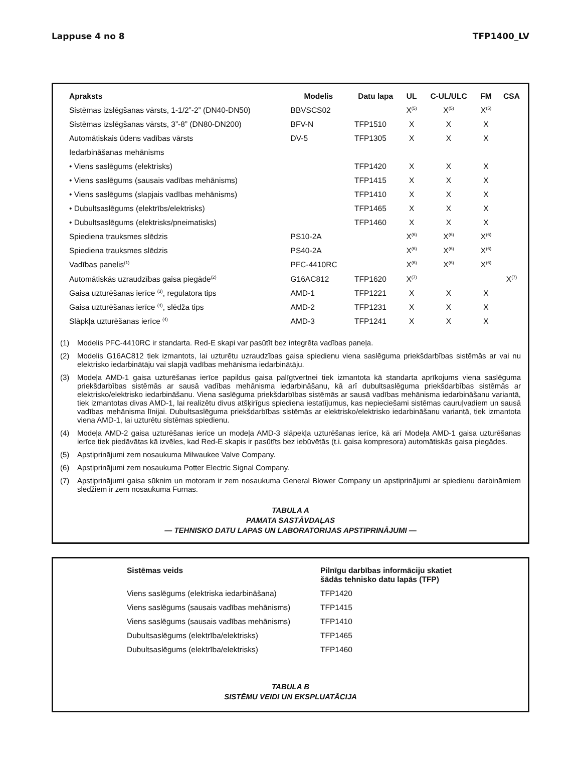Lappuse 4 no 8 TFP1400_LV
| Apraksts | Modelis | Datu lapa | UL | C-UL/ULC | FM | CSA |
| --- | --- | --- | --- | --- | --- | --- |
| Sistēmas izslēgšanas vārsts, 1-1/2”-2” (DN40-DN50) | BBVSCS02 | | X<sup>(5)</sup> | X<sup>(5)</sup> | X<sup>(5)</sup> | |
| Sistēmas izslēgšanas vārsts, 3”-8” (DN80-DN200) | BFV-N | TFP1510 | X | X | X | |
| Automātiskais ūdens vadības vārsts | DV-5 | TFP1305 | X | X | X | |
| Iedarbināšanas mehānisms | | | | | | |
| • Viens saslēgums (elektrisks) | | TFP1420 | X | X | X | |
| • Viens saslēgums (sausais vadības mehānisms) | | TFP1415 | X | X | X | |
| • Viens saslēgums (slapjais vadības mehānisms) | | TFP1410 | X | X | X | |
| • Dubultsaslēgums (elektrībs/elektrisks) | | TFP1465 | X | X | X | |
| • Dubultsaslēgums (elektrisks/pneimatisks) | | TFP1460 | X | X | X | |
| Spiediena trauksmes slēdzis | PS10-2A | | X<sup>(6)</sup> | X<sup>(6)</sup> | X<sup>(6)</sup> | |
| Spiediena trauksmes slēdzis | PS40-2A | | X<sup>(6)</sup> | X<sup>(6)</sup> | X<sup>(6)</sup> | |
| Vadības panelis<sup>(1)</sup> | PFC-4410RC | | X<sup>(6)</sup> | X<sup>(6)</sup> | X<sup>(6)</sup> | |
| Automātiskās uzraudzības gaisa piegāde<sup>(2)</sup> | G16AC812 | TFP1620 | X<sup>(7)</sup> | | | X<sup>(7)</sup> |
| Gaisa uzturēšanas ierīce <sup>(3)</sup>, regulatora tips | AMD-1 | TFP1221 | X | X | X | |
| Gaisa uzturēšanas ierīce <sup>(4)</sup>, slēdža tips | AMD-2 | TFP1231 | X | X | X | |
| Slāpkļa uzturēšanas ierīce <sup>(4)</sup> | AMD-3 | TFP1241 | X | X | X | |
(1) Modelis PFC-4410RC ir standarta. Red-E skapi var pasūtīt bez integrēta vadības paneļa.
(2) Modelis G16AC812 tiek izmantots, lai uzturētu uzraudzības gaisa spiedienu viena saslēguma priekšdarbības sistē­mās ar vai nu elektrisko iedarbinātāju vai slapjā vadības mehānisma iedarbinātāju.
(3) Modeļa AMD-1 gaisa uzturēšanas ierīce papildus gaisa palīgtvertnei tiek izmantota kā standarta aprīkojums viena saslēguma priekšdarbības sistēmās ar sausā vadības mehānisma iedarbināšanu, kā arī dubultsaslēguma priekšdar­bības sistēmās ar elektrisko/elektrisko iedarbināšanu. Viena saslēguma priekšdarbības sistēmās ar sausā vadības mehānisma iedarbināšanu variantā, tiek izmantotas divas AMD-1, lai realizētu divus atšķirīgus spiediena iestatījumus, kas nepieciešami sistēmas cauruļvadiem un sausā vadības mehānisma līnijai. Dubultsaslēguma priekšdarbības sis­tēmās ar elektrisko/elektrisko iedarbināšanu variantā, tiek izmantota viena AMD-1, lai uzturētu sistēmas spiedienu.
(4) Modeļa AMD-2 gaisa uzturēšanas ierīce un modeļa AMD-3 slāpekļa uzturēšanas ierīce, kā arī Modeļa AMD-1 gaisa uzturēšanas ierīce tiek piedāvātas kā izvēles, kad Red-E skapis ir pasūtīts bez iebūvētās (t.i. gaisa kompresora) au­tomātiskās gaisa piegādes.
(5) Apstiprinājumi zem nosaukuma Milwaukee Valve Company.
(6) Apstiprinājumi zem nosaukuma Potter Electric Signal Company.
(7) Apstiprinājumi gaisa sūknim un motoram ir zem nosaukuma General Blower Company un apstiprinājumi ar spiedienu darbināmiem slēdžiem ir zem nosaukuma Furnas.
TABULA A
PAMATA SASTĀVDAĻAS
— TEHNISKO DATU LAPAS UN LABORATORIJAS APSTIPRINĀJUMI —
| Sistēmas veids | Pilnīgu darbības informāciju skatiet šādās tehnisko datu lapās (TFP) |
| --- | --- |
| Viens saslēgums (elektriska iedarbināšana) | TFP1420 |
| Viens saslēgums (sausais vadības mehānisms) | TFP1415 |
| Viens saslēgums (sausais vadības mehānisms) | TFP1410 |
| Dubultsaslēgums (elektrība/elektrisks) | TFP1465 |
| Dubultsaslēgums (elektrība/elektrisks) | TFP1460 |
TABULA B
SISTĒMU VEIDI UN EKSPLUATĀCIJA